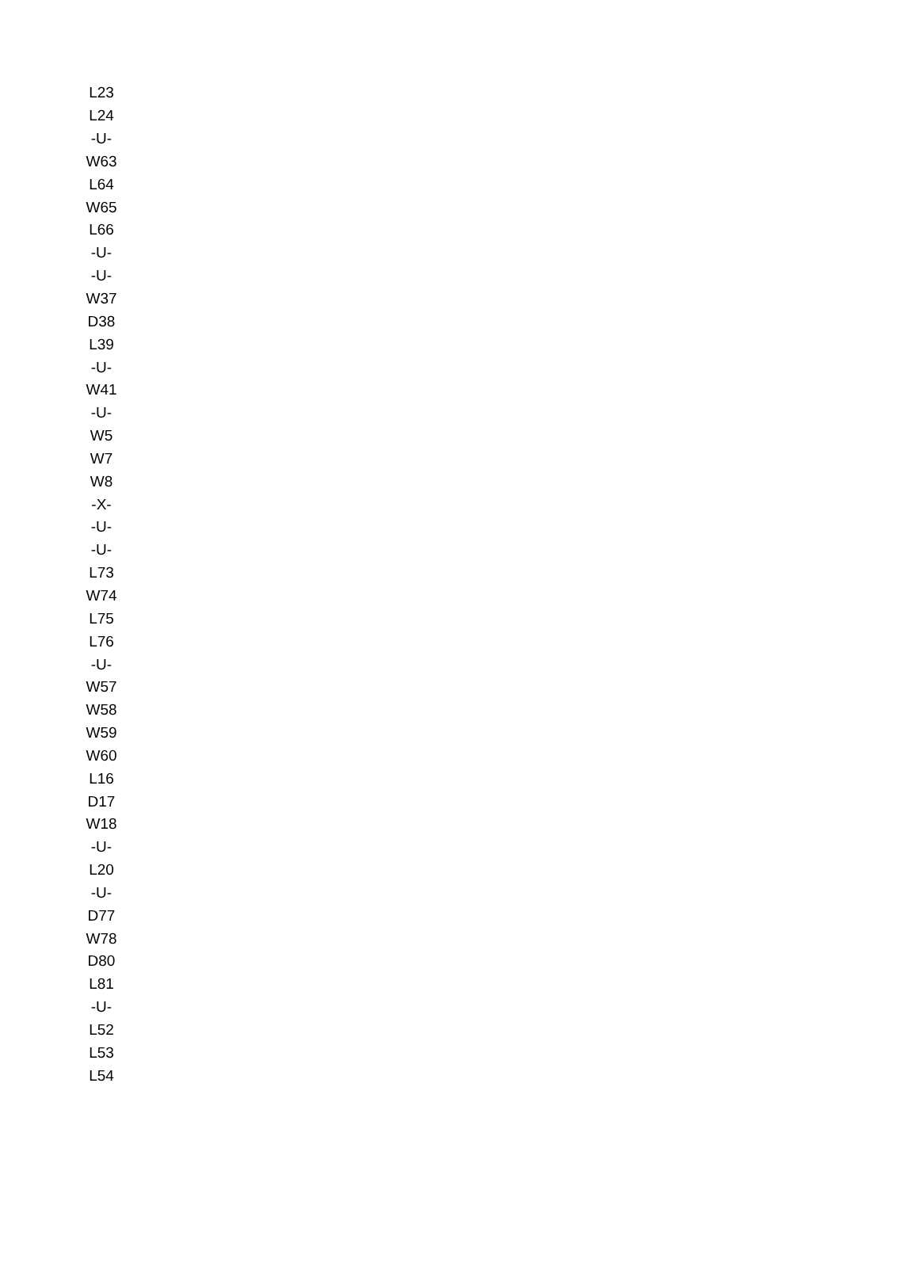| L23 |
| L24 |
| -U- |
| W63 |
| L64 |
| W65 |
| L66 |
| -U- |
| -U- |
| W37 |
| D38 |
| L39 |
| -U- |
| W41 |
| -U- |
| W5 |
| W7 |
| W8 |
| -X- |
| -U- |
| -U- |
| L73 |
| W74 |
| L75 |
| L76 |
| -U- |
| W57 |
| W58 |
| W59 |
| W60 |
| L16 |
| D17 |
| W18 |
| -U- |
| L20 |
| -U- |
| D77 |
| W78 |
| D80 |
| L81 |
| -U- |
| L52 |
| L53 |
| L54 |